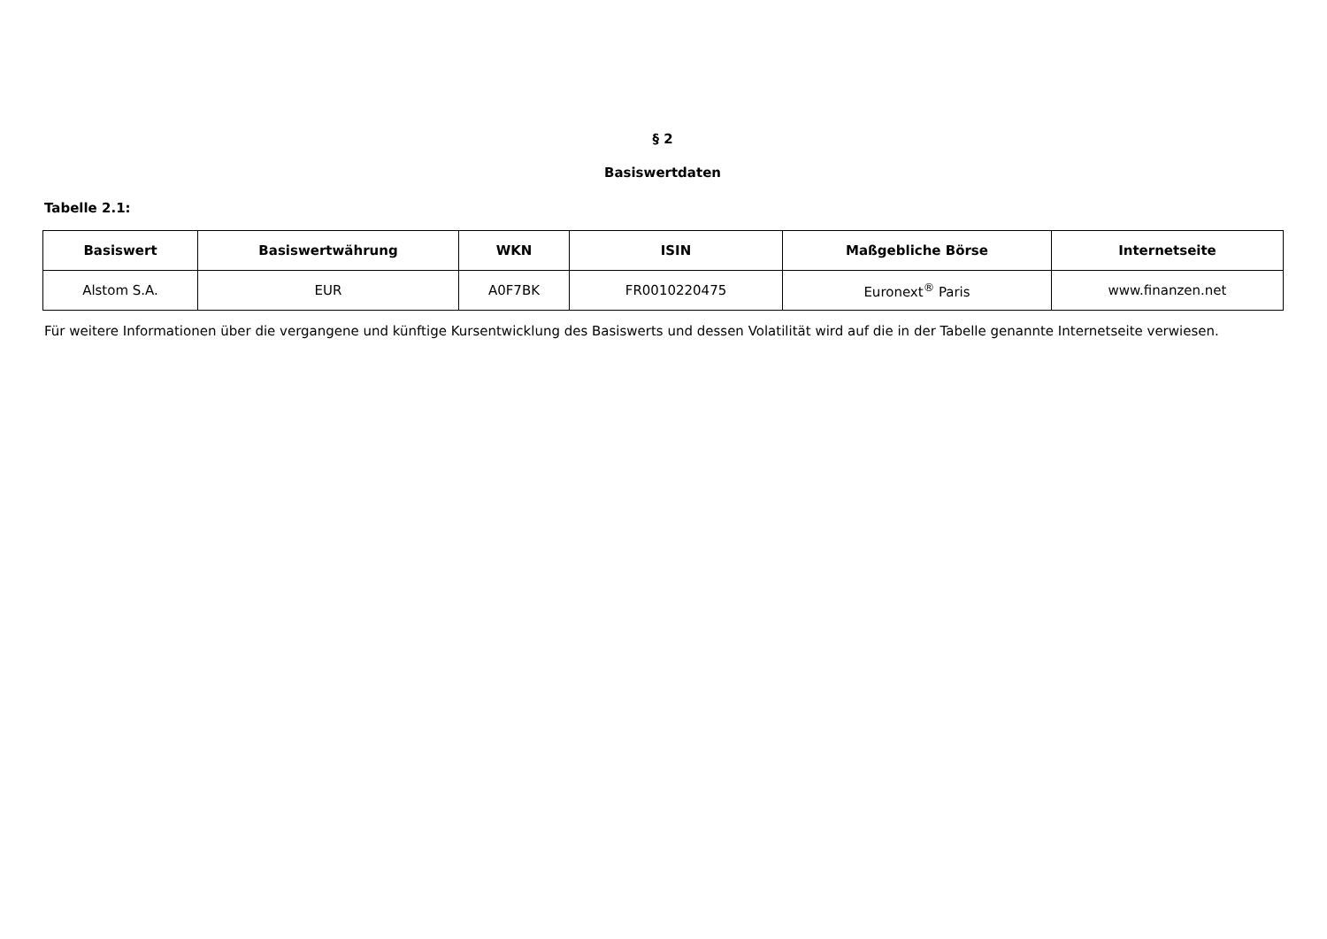§ 2
Basiswertdaten
Tabelle 2.1:
| Basiswert | Basiswertwährung | WKN | ISIN | Maßgebliche Börse | Internetseite |
| --- | --- | --- | --- | --- | --- |
| Alstom S.A. | EUR | A0F7BK | FR0010220475 | Euronext<sup>®</sup> Paris | www.finanzen.net |
Für weitere Informationen über die vergangene und künftige Kursentwicklung des Basiswerts und dessen Volatilität wird auf die in der Tabelle genannte Internetseite verwiesen.